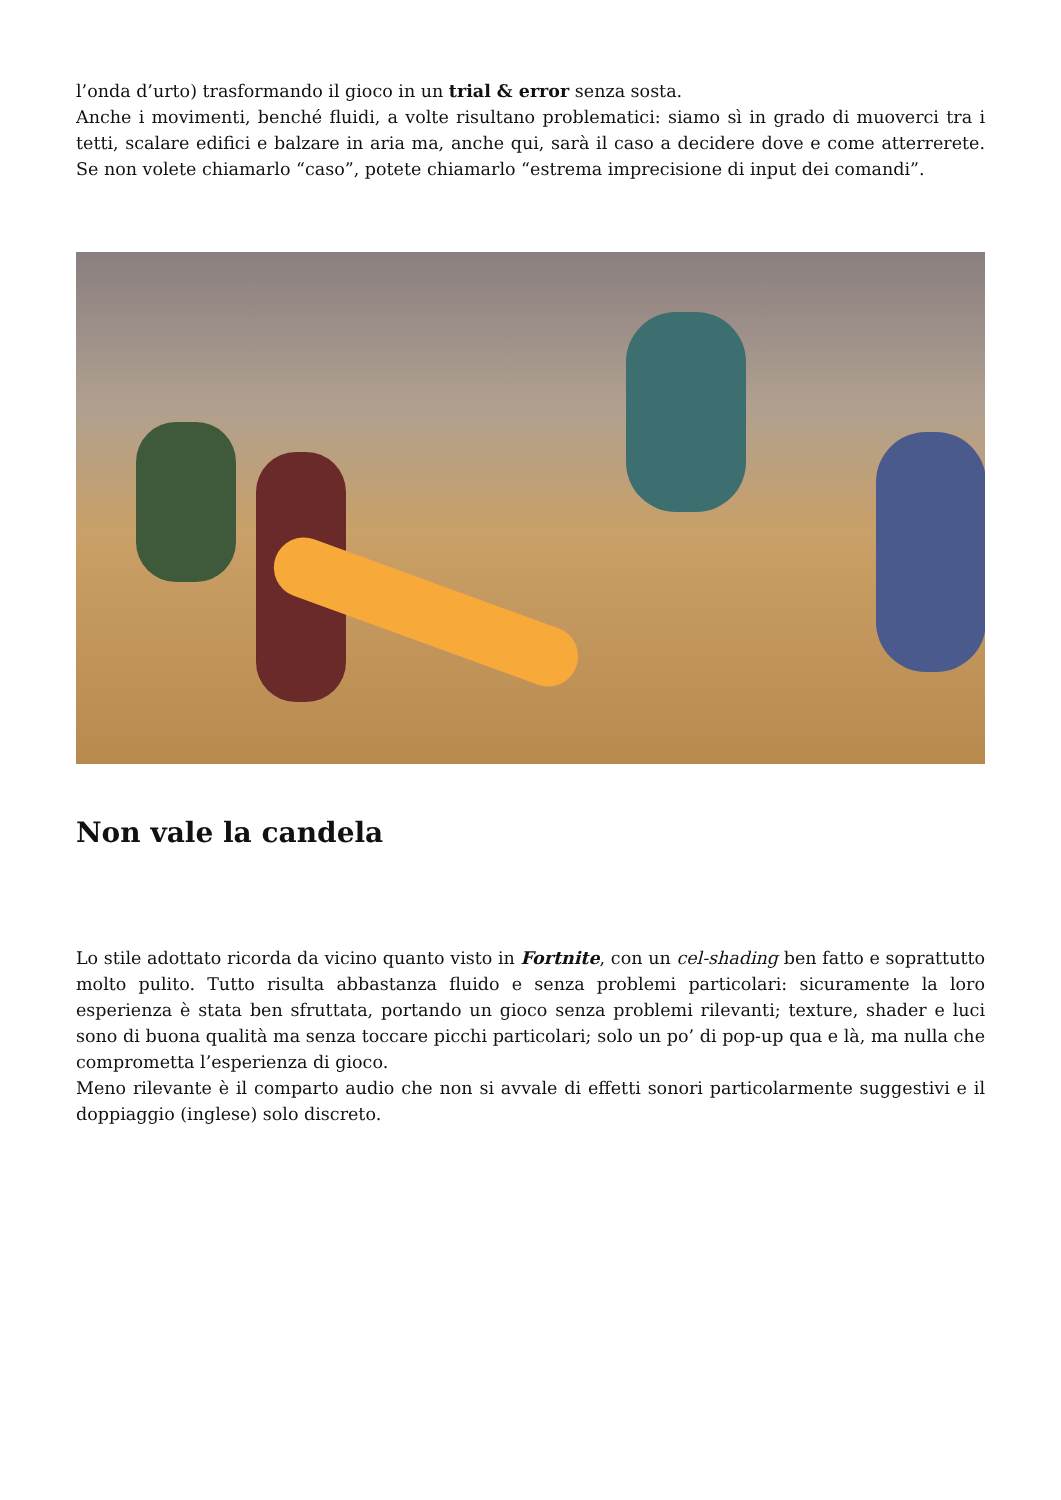l’onda d’urto) trasformando il gioco in un trial & error senza sosta.
Anche i movimenti, benché fluidi, a volte risultano problematici: siamo sì in grado di muoverci tra i tetti, scalare edifici e balzare in aria ma, anche qui, sarà il caso a decidere dove e come atterrerete. Se non volete chiamarlo “caso”, potete chiamarlo “estrema imprecisione di input dei comandi”.
Non vale la candela
Lo stile adottato ricorda da vicino quanto visto in Fortnite, con un cel-shading ben fatto e soprattutto molto pulito. Tutto risulta abbastanza fluido e senza problemi particolari: sicuramente la loro esperienza è stata ben sfruttata, portando un gioco senza problemi rilevanti; texture, shader e luci sono di buona qualità ma senza toccare picchi particolari; solo un po’ di pop-up qua e là, ma nulla che comprometta l’esperienza di gioco.
Meno rilevante è il comparto audio che non si avvale di effetti sonori particolarmente suggestivi e il doppiaggio (inglese) solo discreto.